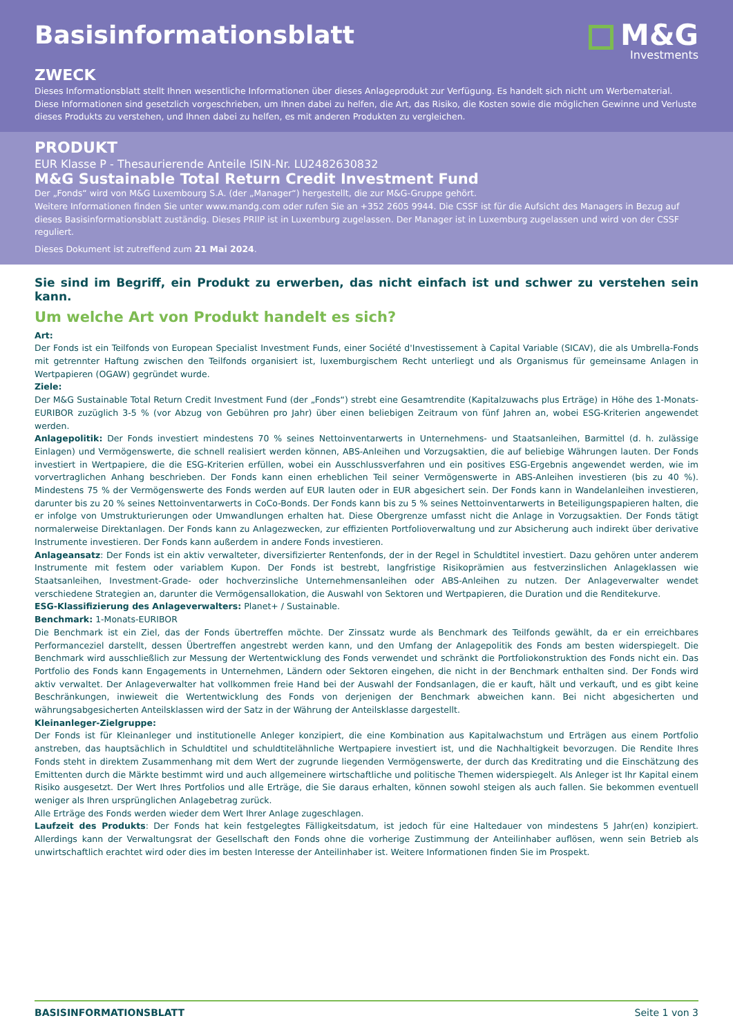Basisinformationsblatt
M&G
Investments
ZWECK
Dieses Informationsblatt stellt Ihnen wesentliche Informationen über dieses Anlageprodukt zur Verfügung. Es handelt sich nicht um Werbematerial. Diese Informationen sind gesetzlich vorgeschrieben, um Ihnen dabei zu helfen, die Art, das Risiko, die Kosten sowie die möglichen Gewinne und Verluste dieses Produkts zu verstehen, und Ihnen dabei zu helfen, es mit anderen Produkten zu vergleichen.
PRODUKT
EUR Klasse P - Thesaurierende Anteile ISIN-Nr. LU2482630832
M&G Sustainable Total Return Credit Investment Fund
Der „Fonds“ wird von M&G Luxembourg S.A. (der „Manager“) hergestellt, die zur M&G-Gruppe gehört.
Weitere Informationen finden Sie unter www.mandg.com oder rufen Sie an +352 2605 9944. Die CSSF ist für die Aufsicht des Managers in Bezug auf dieses Basisinformationsblatt zuständig. Dieses PRIIP ist in Luxemburg zugelassen. Der Manager ist in Luxemburg zugelassen und wird von der CSSF reguliert.
Dieses Dokument ist zutreffend zum 21 Mai 2024.
Sie sind im Begriff, ein Produkt zu erwerben, das nicht einfach ist und schwer zu verstehen sein kann.
Um welche Art von Produkt handelt es sich?
Art:
Der Fonds ist ein Teilfonds von European Specialist Investment Funds, einer Société d'Investissement à Capital Variable (SICAV), die als Umbrella-Fonds mit getrennter Haftung zwischen den Teilfonds organisiert ist, luxemburgischem Recht unterliegt und als Organismus für gemeinsame Anlagen in Wertpapieren (OGAW) gegründet wurde.
Ziele:
Der M&G Sustainable Total Return Credit Investment Fund (der „Fonds“) strebt eine Gesamtrendite (Kapitalzuwachs plus Erträge) in Höhe des 1-Monats-EURIBOR zuzüglich 3-5 % (vor Abzug von Gebühren pro Jahr) über einen beliebigen Zeitraum von fünf Jahren an, wobei ESG-Kriterien angewendet werden.
Anlagepolitik: Der Fonds investiert mindestens 70 % seines Nettoinventarwerts in Unternehmens- und Staatsanleihen, Barmittel (d. h. zulässige Einlagen) und Vermögenswerte, die schnell realisiert werden können, ABS-Anleihen und Vorzugsaktien, die auf beliebige Währungen lauten. Der Fonds investiert in Wertpapiere, die die ESG-Kriterien erfüllen, wobei ein Ausschlussverfahren und ein positives ESG-Ergebnis angewendet werden, wie im vorvertraglichen Anhang beschrieben. Der Fonds kann einen erheblichen Teil seiner Vermögenswerte in ABS-Anleihen investieren (bis zu 40 %). Mindestens 75 % der Vermögenswerte des Fonds werden auf EUR lauten oder in EUR abgesichert sein. Der Fonds kann in Wandelanleihen investieren, darunter bis zu 20 % seines Nettoinventarwerts in CoCo-Bonds. Der Fonds kann bis zu 5 % seines Nettoinventarwerts in Beteiligungspapieren halten, die er infolge von Umstrukturierungen oder Umwandlungen erhalten hat. Diese Obergrenze umfasst nicht die Anlage in Vorzugsaktien. Der Fonds tätigt normalerweise Direktanlagen. Der Fonds kann zu Anlagezwecken, zur effizienten Portfolioverwaltung und zur Absicherung auch indirekt über derivative Instrumente investieren. Der Fonds kann außerdem in andere Fonds investieren.
Anlageansatz: Der Fonds ist ein aktiv verwalteter, diversifizierter Rentenfonds, der in der Regel in Schuldtitel investiert. Dazu gehören unter anderem Instrumente mit festem oder variablem Kupon. Der Fonds ist bestrebt, langfristige Risikoprämien aus festverzinslichen Anlageklassen wie Staatsanleihen, Investment-Grade- oder hochverzinsliche Unternehmensanleihen oder ABS-Anleihen zu nutzen. Der Anlageverwalter wendet verschiedene Strategien an, darunter die Vermögensallokation, die Auswahl von Sektoren und Wertpapieren, die Duration und die Renditekurve.
ESG-Klassifizierung des Anlageverwalters: Planet+ / Sustainable.
Benchmark: 1-Monats-EURIBOR
Die Benchmark ist ein Ziel, das der Fonds übertreffen möchte. Der Zinssatz wurde als Benchmark des Teilfonds gewählt, da er ein erreichbares Performanceziel darstellt, dessen Übertreffen angestrebt werden kann, und den Umfang der Anlagepolitik des Fonds am besten widerspiegelt. Die Benchmark wird ausschließlich zur Messung der Wertentwicklung des Fonds verwendet und schränkt die Portfoliokonstruktion des Fonds nicht ein. Das Portfolio des Fonds kann Engagements in Unternehmen, Ländern oder Sektoren eingehen, die nicht in der Benchmark enthalten sind. Der Fonds wird aktiv verwaltet. Der Anlageverwalter hat vollkommen freie Hand bei der Auswahl der Fondsanlagen, die er kauft, hält und verkauft, und es gibt keine Beschränkungen, inwieweit die Wertentwicklung des Fonds von derjenigen der Benchmark abweichen kann. Bei nicht abgesicherten und währungsabgesicherten Anteilsklassen wird der Satz in der Währung der Anteilsklasse dargestellt.
Kleinanleger-Zielgruppe:
Der Fonds ist für Kleinanleger und institutionelle Anleger konzipiert, die eine Kombination aus Kapitalwachstum und Erträgen aus einem Portfolio anstreben, das hauptsächlich in Schuldtitel und schuldtitelähnliche Wertpapiere investiert ist, und die Nachhaltigkeit bevorzugen. Die Rendite Ihres Fonds steht in direktem Zusammenhang mit dem Wert der zugrunde liegenden Vermögenswerte, der durch das Kreditrating und die Einschätzung des Emittenten durch die Märkte bestimmt wird und auch allgemeinere wirtschaftliche und politische Themen widerspiegelt. Als Anleger ist Ihr Kapital einem Risiko ausgesetzt. Der Wert Ihres Portfolios und alle Erträge, die Sie daraus erhalten, können sowohl steigen als auch fallen. Sie bekommen eventuell weniger als Ihren ursprünglichen Anlagebetrag zurück.
Alle Erträge des Fonds werden wieder dem Wert Ihrer Anlage zugeschlagen.
Laufzeit des Produkts: Der Fonds hat kein festgelegtes Fälligkeitsdatum, ist jedoch für eine Haltedauer von mindestens 5 Jahr(en) konzipiert. Allerdings kann der Verwaltungsrat der Gesellschaft den Fonds ohne die vorherige Zustimmung der Anteilinhaber auflösen, wenn sein Betrieb als unwirtschaftlich erachtet wird oder dies im besten Interesse der Anteilinhaber ist. Weitere Informationen finden Sie im Prospekt.
BASISINFORMATIONSBLATT Seite 1 von 3